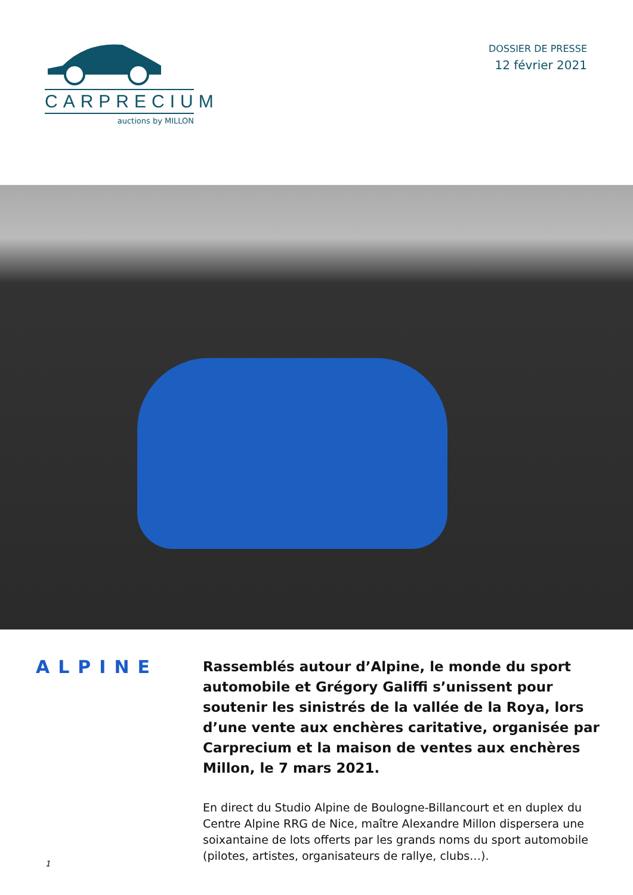CARPRECIUM
auctions by MILLON
DOSSIER DE PRESSE
12 février 2021
ALPINE
Rassemblés autour d’Alpine, le monde du sport automobile et Grégory Galiffi s’unissent pour soutenir les sinistrés de la vallée de la Roya, lors d’une vente aux enchères caritative, organisée par Carprecium et la maison de ventes aux enchères Millon, le 7 mars 2021.
En direct du Studio Alpine de Boulogne-Billancourt et en duplex du Centre Alpine RRG de Nice, maître Alexandre Millon dispersera une soixantaine de lots offerts par les grands noms du sport automobile (pilotes, artistes, organisateurs de rallye, clubs…).
1